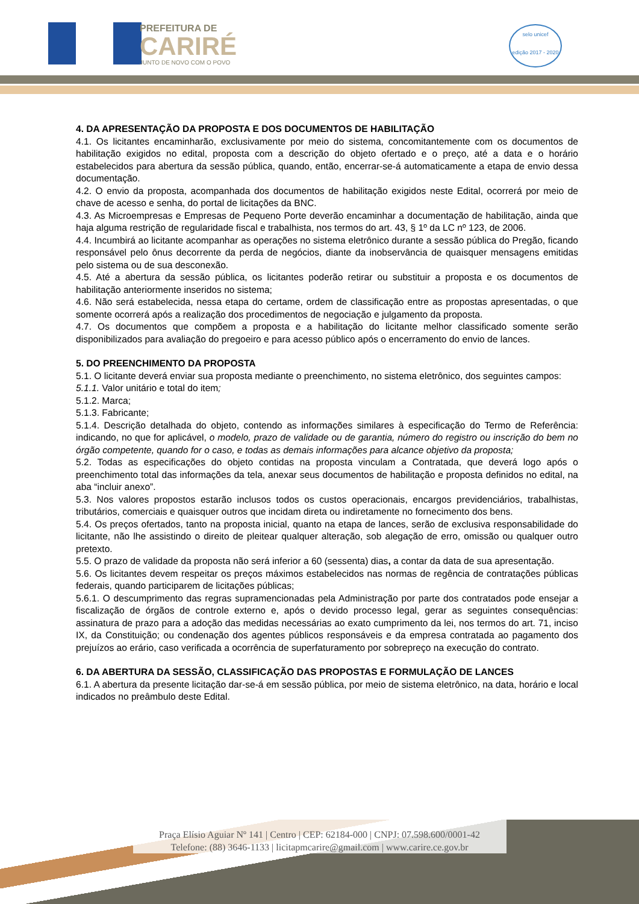PREFEITURA DE
CARIRÉ
JUNTO DE NOVO COM O POVO
selo unicef
edição 2017 - 2020
4. DA APRESENTAÇÃO DA PROPOSTA E DOS DOCUMENTOS DE HABILITAÇÃO
4.1. Os licitantes encaminharão, exclusivamente por meio do sistema, concomitantemente com os documentos de habilitação exigidos no edital, proposta com a descrição do objeto ofertado e o preço, até a data e o horário estabelecidos para abertura da sessão pública, quando, então, encerrar-se-á automaticamente a etapa de envio dessa documentação.
4.2. O envio da proposta, acompanhada dos documentos de habilitação exigidos neste Edital, ocorrerá por meio de chave de acesso e senha, do portal de licitações da BNC.
4.3. As Microempresas e Empresas de Pequeno Porte deverão encaminhar a documentação de habilitação, ainda que haja alguma restrição de regularidade fiscal e trabalhista, nos termos do art. 43, § 1º da LC nº 123, de 2006.
4.4. Incumbirá ao licitante acompanhar as operações no sistema eletrônico durante a sessão pública do Pregão, ficando responsável pelo ônus decorrente da perda de negócios, diante da inobservância de quaisquer mensagens emitidas pelo sistema ou de sua desconexão.
4.5. Até a abertura da sessão pública, os licitantes poderão retirar ou substituir a proposta e os documentos de habilitação anteriormente inseridos no sistema;
4.6. Não será estabelecida, nessa etapa do certame, ordem de classificação entre as propostas apresentadas, o que somente ocorrerá após a realização dos procedimentos de negociação e julgamento da proposta.
4.7. Os documentos que compõem a proposta e a habilitação do licitante melhor classificado somente serão disponibilizados para avaliação do pregoeiro e para acesso público após o encerramento do envio de lances.
5. DO PREENCHIMENTO DA PROPOSTA
5.1. O licitante deverá enviar sua proposta mediante o preenchimento, no sistema eletrônico, dos seguintes campos:
5.1.1. Valor unitário e total do item;
5.1.2. Marca;
5.1.3. Fabricante;
5.1.4. Descrição detalhada do objeto, contendo as informações similares à especificação do Termo de Referência: indicando, no que for aplicável, o modelo, prazo de validade ou de garantia, número do registro ou inscrição do bem no órgão competente, quando for o caso, e todas as demais informações para alcance objetivo da proposta;
5.2. Todas as especificações do objeto contidas na proposta vinculam a Contratada, que deverá logo após o preenchimento total das informações da tela, anexar seus documentos de habilitação e proposta definidos no edital, na aba “incluir anexo”.
5.3. Nos valores propostos estarão inclusos todos os custos operacionais, encargos previdenciários, trabalhistas, tributários, comerciais e quaisquer outros que incidam direta ou indiretamente no fornecimento dos bens.
5.4. Os preços ofertados, tanto na proposta inicial, quanto na etapa de lances, serão de exclusiva responsabilidade do licitante, não lhe assistindo o direito de pleitear qualquer alteração, sob alegação de erro, omissão ou qualquer outro pretexto.
5.5. O prazo de validade da proposta não será inferior a 60 (sessenta) dias, a contar da data de sua apresentação.
5.6. Os licitantes devem respeitar os preços máximos estabelecidos nas normas de regência de contratações públicas federais, quando participarem de licitações públicas;
5.6.1. O descumprimento das regras supramencionadas pela Administração por parte dos contratados pode ensejar a fiscalização de órgãos de controle externo e, após o devido processo legal, gerar as seguintes consequências: assinatura de prazo para a adoção das medidas necessárias ao exato cumprimento da lei, nos termos do art. 71, inciso IX, da Constituição; ou condenação dos agentes públicos responsáveis e da empresa contratada ao pagamento dos prejuízos ao erário, caso verificada a ocorrência de superfaturamento por sobrepreço na execução do contrato.
6. DA ABERTURA DA SESSÃO, CLASSIFICAÇÃO DAS PROPOSTAS E FORMULAÇÃO DE LANCES
6.1. A abertura da presente licitação dar-se-á em sessão pública, por meio de sistema eletrônico, na data, horário e local indicados no preâmbulo deste Edital.
Praça Elísio Aguiar Nº 141 | Centro | CEP: 62184-000 | CNPJ: 07.598.600/0001-42
Telefone: (88) 3646-1133 | licitapmcarire@gmail.com | www.carire.ce.gov.br